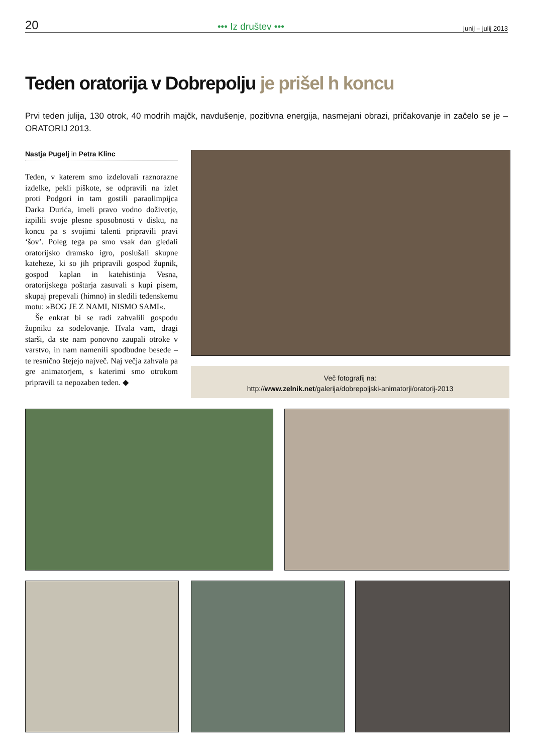20 ••• Iz društev ••• junij – julij 2013
Teden oratorija v Dobrepolju je prišel h koncu
Prvi teden julija, 130 otrok, 40 modrih majčk, navdušenje, pozitivna energija, nasmejani obrazi, pričakovanje in začelo se je – ORATORIJ 2013.
Nastja Pugelj in Petra Klinc
Teden, v katerem smo izdelovali raznorazne izdelke, pekli piškote, se odpravili na izlet proti Podgori in tam gostili paraolimpijca Darka Durića, imeli pravo vodno doživetje, izpilili svoje plesne sposobnosti v disku, na koncu pa s svojimi talenti pripravili pravi ‘šov’. Poleg tega pa smo vsak dan gledali oratorijsko dramsko igro, poslušali skupne kateheze, ki so jih pripravili gospod župnik, gospod kaplan in katehistinja Vesna, oratorijskega poštarja zasuvali s kupi pisem, skupaj prepevali (himno) in sledili tedenskemu motu: »BOG JE Z NAMI, NISMO SAMI«.
Še enkrat bi se radi zahvalili gospodu župniku za sodelovanje. Hvala vam, dragi starši, da ste nam ponovno zaupali otroke v varstvo, in nam namenili spodbudne besede – te resnično štejejo največ. Naj večja zahvala pa gre animatorjem, s katerimi smo otrokom pripravili ta nepozaben teden. ◆
Več fotografij na:
http://www.zelnik.net/galerija/dobrepoljski-animatorji/oratorij-2013